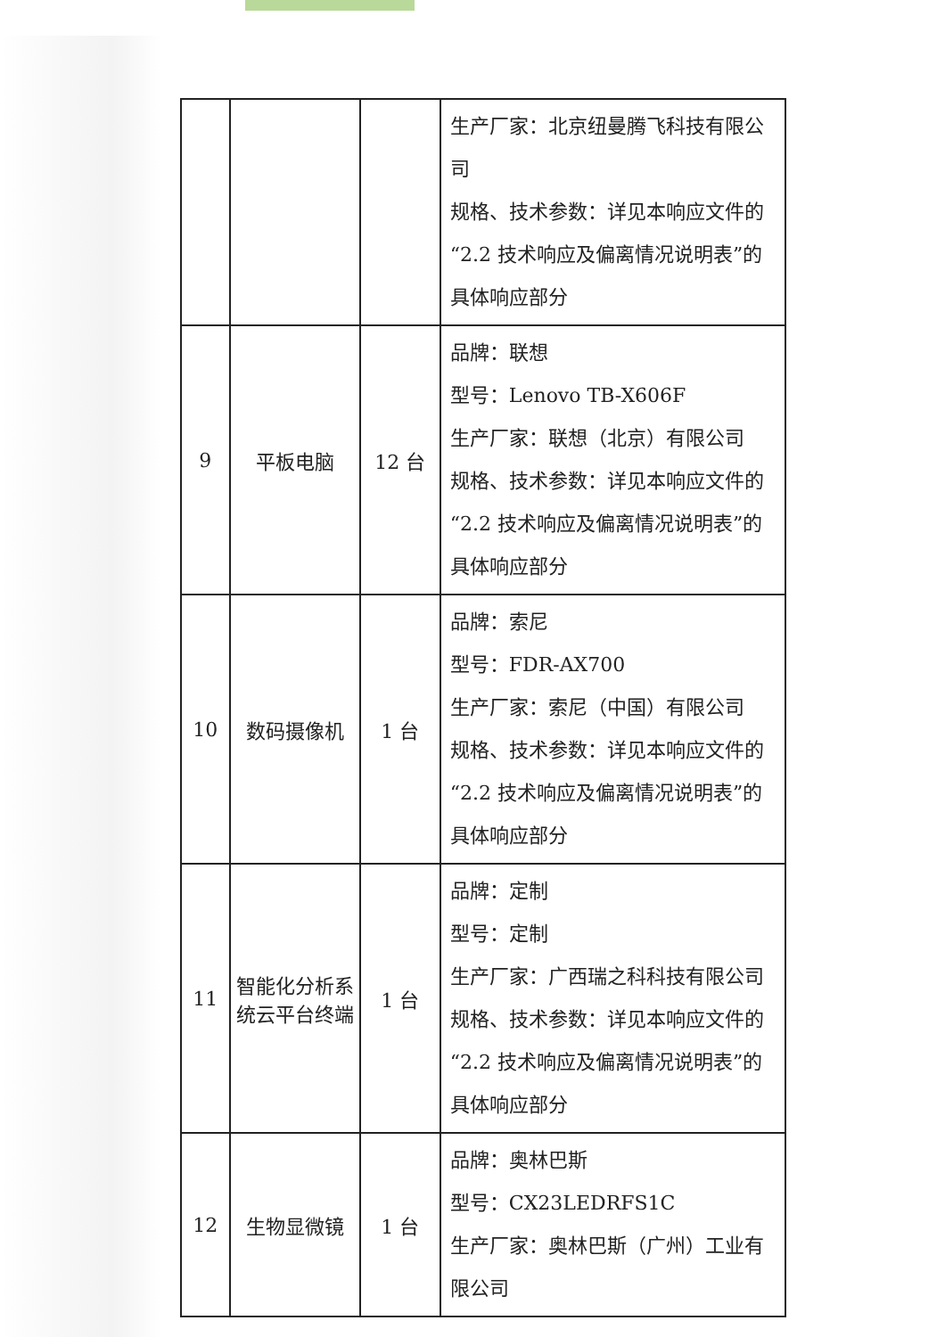| | | | 生产厂家：北京纽曼腾飞科技有限公司 规格、技术参数：详见本响应文件的“2.2 技术响应及偏离情况说明表”的具体响应部分 |
| 9 | 平板电脑 | 12 台 | 品牌：联想 型号：Lenovo TB-X606F 生产厂家：联想（北京）有限公司 规格、技术参数：详见本响应文件的“2.2 技术响应及偏离情况说明表”的具体响应部分 |
| 10 | 数码摄像机 | 1 台 | 品牌：索尼 型号：FDR-AX700 生产厂家：索尼（中国）有限公司 规格、技术参数：详见本响应文件的“2.2 技术响应及偏离情况说明表”的具体响应部分 |
| 11 | 智能化分析系统云平台终端 | 1 台 | 品牌：定制 型号：定制 生产厂家：广西瑞之科科技有限公司 规格、技术参数：详见本响应文件的“2.2 技术响应及偏离情况说明表”的具体响应部分 |
| 12 | 生物显微镜 | 1 台 | 品牌：奥林巴斯 型号：CX23LEDRFS1C 生产厂家：奥林巴斯（广州）工业有限公司 |